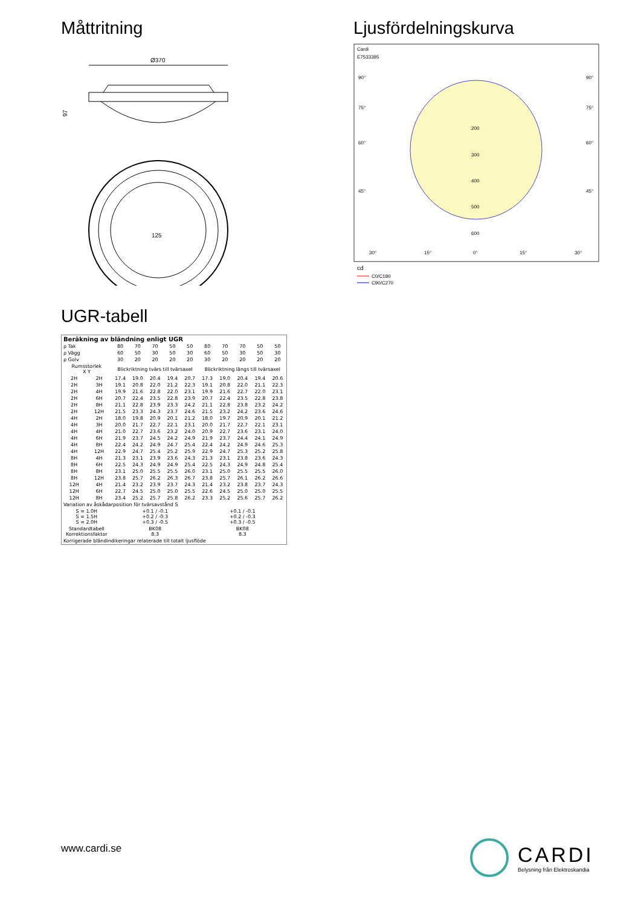Måttritning
Ø370
97
125
Ljusfördelningskurva
Cardi
E7533395
90°
90°
75°
75°
60°
60°
45°
45°
200
300
400
500
600
30°
15°
0°
15°
30°
cd
C0/C180
C90/C270
UGR-tabell
| Beräkning av bländning enligt UGR | | | | | | | | | | | |
| --- | --- | --- | --- | --- | --- | --- | --- | --- | --- | --- | --- |
| ρ Tak | | 80 | 70 | 70 | 50 | 50 | 80 | 70 | 70 | 50 | 50 |
| ρ Vägg | | 60 | 50 | 30 | 50 | 30 | 60 | 50 | 30 | 50 | 30 |
| ρ Golv | | 30 | 20 | 20 | 20 | 20 | 30 | 20 | 20 | 20 | 20 |
| Rumsstorlek X Y | | Blickriktning tvärs till tvärsaxel | | | | | Blickriktning längs till tvärsaxel | | | | |
| 2H | 2H | 17.4 | 19.0 | 20.4 | 19.4 | 20.7 | 17.3 | 19.0 | 20.4 | 19.4 | 20.6 |
| 2H | 3H | 19.1 | 20.8 | 22.0 | 21.2 | 22.3 | 19.1 | 20.8 | 22.0 | 21.1 | 22.3 |
| 2H | 4H | 19.9 | 21.6 | 22.8 | 22.0 | 23.1 | 19.9 | 21.6 | 22.7 | 22.0 | 23.1 |
| 2H | 6H | 20.7 | 22.4 | 23.5 | 22.8 | 23.9 | 20.7 | 22.4 | 23.5 | 22.8 | 23.8 |
| 2H | 8H | 21.1 | 22.8 | 23.9 | 23.3 | 24.2 | 21.1 | 22.8 | 23.8 | 23.2 | 24.2 |
| 2H | 12H | 21.5 | 23.3 | 24.3 | 23.7 | 24.6 | 21.5 | 23.2 | 24.2 | 23.6 | 24.6 |
| 4H | 2H | 18.0 | 19.8 | 20.9 | 20.1 | 21.2 | 18.0 | 19.7 | 20.9 | 20.1 | 21.2 |
| 4H | 3H | 20.0 | 21.7 | 22.7 | 22.1 | 23.1 | 20.0 | 21.7 | 22.7 | 22.1 | 23.1 |
| 4H | 4H | 21.0 | 22.7 | 23.6 | 23.2 | 24.0 | 20.9 | 22.7 | 23.6 | 23.1 | 24.0 |
| 4H | 6H | 21.9 | 23.7 | 24.5 | 24.2 | 24.9 | 21.9 | 23.7 | 24.4 | 24.1 | 24.9 |
| 4H | 8H | 22.4 | 24.2 | 24.9 | 24.7 | 25.4 | 22.4 | 24.2 | 24.9 | 24.6 | 25.3 |
| 4H | 12H | 22.9 | 24.7 | 25.4 | 25.2 | 25.9 | 22.9 | 24.7 | 25.3 | 25.2 | 25.8 |
| 8H | 4H | 21.3 | 23.1 | 23.9 | 23.6 | 24.3 | 21.3 | 23.1 | 23.8 | 23.6 | 24.3 |
| 8H | 6H | 22.5 | 24.3 | 24.9 | 24.9 | 25.4 | 22.5 | 24.3 | 24.9 | 24.8 | 25.4 |
| 8H | 8H | 23.1 | 25.0 | 25.5 | 25.5 | 26.0 | 23.1 | 25.0 | 25.5 | 25.5 | 26.0 |
| 8H | 12H | 23.8 | 25.7 | 26.2 | 26.3 | 26.7 | 23.8 | 25.7 | 26.1 | 26.2 | 26.6 |
| 12H | 4H | 21.4 | 23.2 | 23.9 | 23.7 | 24.3 | 21.4 | 23.2 | 23.8 | 23.7 | 24.3 |
| 12H | 6H | 22.7 | 24.5 | 25.0 | 25.0 | 25.5 | 22.6 | 24.5 | 25.0 | 25.0 | 25.5 |
| 12H | 8H | 23.4 | 25.2 | 25.7 | 25.8 | 26.2 | 23.3 | 25.2 | 25.6 | 25.7 | 26.2 |
| Variation av åskådarposition för tvärsavstånd S | | | | | | | | | | | |
| S = 1.0H S = 1.5H S = 2.0H | | +0.1 / -0.1 +0.2 / -0.3 +0.3 / -0.5 | | | | | +0.1 / -0.1 +0.2 / -0.3 +0.3 / -0.5 | | | | |
| Standardtabell Korrektionsfaktor | | BK08 8.3 | | | | | BK08 8.3 | | | | |
| Korrigerade bländindikeringar relaterade till totalt ljusflöde | | | | | | | | | | | |
www.cardi.se
CARDI
Belysning från Elektroskandia